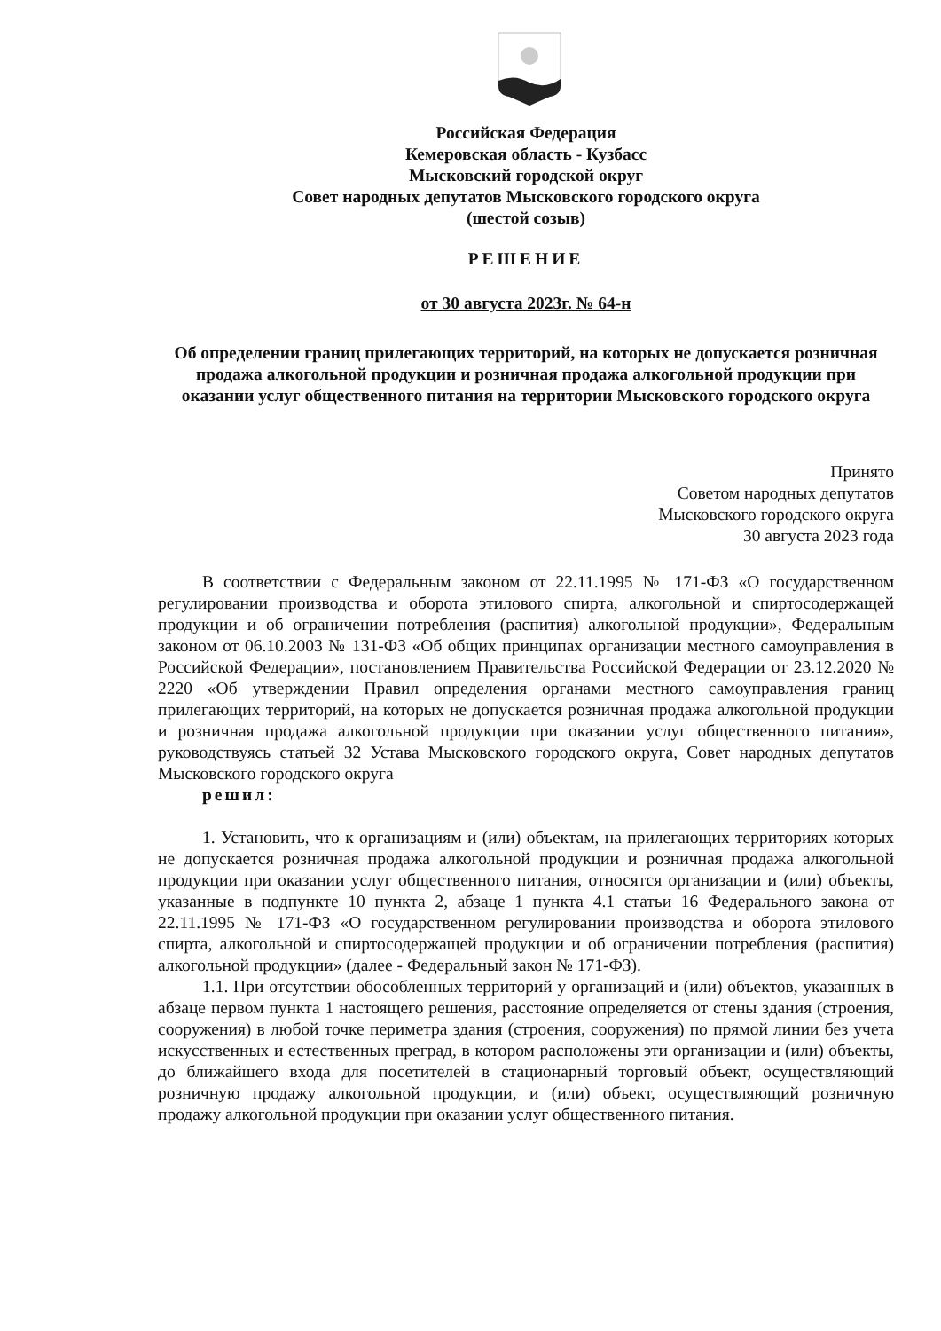Российская Федерация
Кемеровская область - Кузбасс
Мысковский городской округ
Совет народных депутатов Мысковского городского округа
(шестой созыв)
РЕШЕНИЕ
от 30 августа 2023г. № 64-н
Об определении границ прилегающих территорий, на которых не допускается розничная продажа алкогольной продукции и розничная продажа алкогольной продукции при оказании услуг общественного питания на территории Мысковского городского округа
Принято
Советом народных депутатов
Мысковского городского округа
30 августа 2023 года
В соответствии с Федеральным законом от 22.11.1995 № 171-ФЗ «О государственном регулировании производства и оборота этилового спирта, алкогольной и спиртосодержащей продукции и об ограничении потребления (распития) алкогольной продукции», Федеральным законом от 06.10.2003 № 131-ФЗ «Об общих принципах организации местного самоуправления в Российской Федерации», постановлением Правительства Российской Федерации от 23.12.2020 № 2220 «Об утверждении Правил определения органами местного самоуправления границ прилегающих территорий, на которых не допускается розничная продажа алкогольной продукции и розничная продажа алкогольной продукции при оказании услуг общественного питания», руководствуясь статьей 32 Устава Мысковского городского округа, Совет народных депутатов Мысковского городского округа
решил:
1. Установить, что к организациям и (или) объектам, на прилегающих территориях которых не допускается розничная продажа алкогольной продукции и розничная продажа алкогольной продукции при оказании услуг общественного питания, относятся организации и (или) объекты, указанные в подпункте 10 пункта 2, абзаце 1 пункта 4.1 статьи 16 Федерального закона от 22.11.1995 № 171-ФЗ «О государственном регулировании производства и оборота этилового спирта, алкогольной и спиртосодержащей продукции и об ограничении потребления (распития) алкогольной продукции» (далее - Федеральный закон № 171-ФЗ).
1.1. При отсутствии обособленных территорий у организаций и (или) объектов, указанных в абзаце первом пункта 1 настоящего решения, расстояние определяется от стены здания (строения, сооружения) в любой точке периметра здания (строения, сооружения) по прямой линии без учета искусственных и естественных преград, в котором расположены эти организации и (или) объекты, до ближайшего входа для посетителей в стационарный торговый объект, осуществляющий розничную продажу алкогольной продукции, и (или) объект, осуществляющий розничную продажу алкогольной продукции при оказании услуг общественного питания.